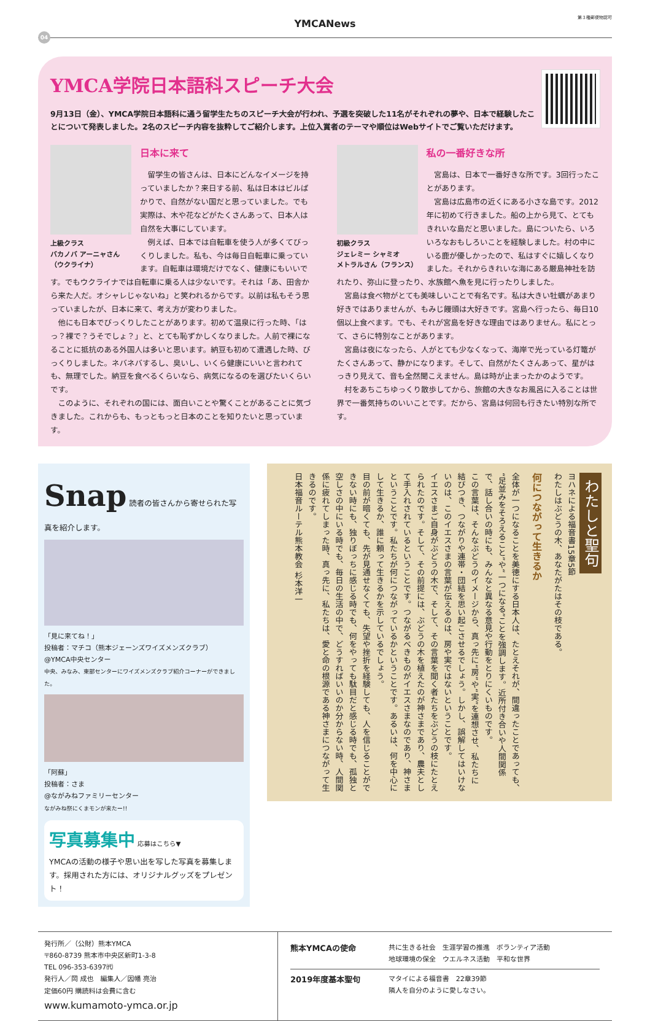第３種郵便物認可 YMCANews
04
YMCA学院日本語科スピーチ大会
9月13日（金）、YMCA学院日本語科に通う留学生たちのスピーチ大会が行われ、予選を突破した11名がそれぞれの夢や、日本で経験したことについて発表しました。2名のスピーチ内容を抜粋してご紹介します。上位入賞者のテーマや順位はWebサイトでご覧いただけます。
上級クラス
バカノバ アーニャさん
（ウクライナ）
日本に来て
留学生の皆さんは、日本にどんなイメージを持っていましたか？来日する前、私は日本はビルばかりで、自然がない国だと思っていました。でも実際は、木や花などがたくさんあって、日本人は自然を大事にしています。
例えば、日本では自転車を使う人が多くてびっくりしました。私も、今は毎日自転車に乗っています。自転車は環境だけでなく、健康にもいいです。でもウクライナでは自転車に乗る人は少ないです。それは「あ、田舎から来た人だ。オシャレじゃないね」と笑われるからです。以前は私もそう思っていましたが、日本に来て、考え方が変わりました。
他にも日本でびっくりしたことがあります。初めて温泉に行った時、「はっ？裸で？うそでしょ？」と、とても恥ずかしくなりました。人前で裸になることに抵抗のある外国人は多いと思います。納豆も初めて遭遇した時、びっくりしました。ネバネバするし、臭いし、いくら健康にいいと言われても、無理でした。納豆を食べるくらいなら、病気になるのを選びたいくらいです。
このように、それぞれの国には、面白いことや驚くことがあることに気づきました。これからも、もっともっと日本のことを知りたいと思っています。
初級クラス
ジェレミー シャミオ
メトラルさん（フランス）
私の一番好きな所
宮島は、日本で一番好きな所です。3回行ったことがあります。
宮島は広島市の近くにある小さな島です。2012年に初めて行きました。船の上から見て、とてもきれいな島だと思いました。島についたら、いろいろなおもしろいことを経験しました。村の中にいる鹿が優しかったので、私はすぐに嬉しくなりました。それからきれいな海にある厳島神社を訪れたり、弥山に登ったり、水族館へ魚を見に行ったりしました。
宮島は食べ物がとても美味しいことで有名です。私は大きい牡蠣があまり好きではありませんが、もみじ饅頭は大好きです。宮島へ行ったら、毎日10個以上食べます。でも、それが宮島を好きな理由ではありません。私にとって、さらに特別なことがあります。
宮島は夜になったら、人がとても少なくなって、海岸で光っている灯篭がたくさんあって、静かになります。そして、自然がたくさんあって、星がはっきり見えて、音も全然聞こえません。島は時が止まったかのようです。
村をあちこちゆっくり散歩してから、旅館の大きなお風呂に入ることは世界で一番気持ちのいいことです。だから、宮島は何回も行きたい特別な所です。
Snap 読者の皆さんから寄せられた写真を紹介します。
「見に来てね！」
投稿者：マチコ（熊本ジェーンズワイズメンズクラブ）
@YMCA中央センター
中央、みなみ、東部センターにワイズメンズクラブ紹介コーナーができました。
「阿蘇」
投稿者：さま
@ながみねファミリーセンター
ながみね祭にくまモンが来たー!!
写真募集中 応募はこちら▼
YMCAの活動の様子や思い出を写した写真を募集します。採用された方には、オリジナルグッズをプレゼント！
わたしと聖句
ヨハネによる福音書15章5節
わたしはぶどうの木、あなたがたはその枝である。
何につながって生きるか
全体が一つになることを美徳にする日本人は、たとえそれが、間違ったことであっても、“足並みをそろえること”や“一つになる”ことを強調します。近所付き合いや人間関係で、話し合いの時にも、みんなと異なる意見や行動をとりにくいものです。
この言葉は、そんなぶどうのイメージから、真っ先に“房”や“実”を連想させ、私たちに結びつき、つながりや連帯・団結を思い起こさせるでしょう。しかし、誤解してはいけないのは、このイエスさまの言葉が伝えるのは、房や実ではないということです。
イエスさまご自身がぶどうの木で、そして、その言葉を聞く者たちをぶどうの枝にたとえられたのです。そして、その前提には、ぶどうの木を植えたのが神さまであり、農夫として手入れされているということです。つながるべきものがイエスさまなのであり、神さまということです。私たちが何につながっているかということです。あるいは、何を中心にして生きるか、誰に頼って生きるかを示しているでしょう。
目の前が暗くても、先が見通せなくても、失望や挫折を経験しても、人を信じることができない時にも、独りぼっちに感じる時でも、何をやっても駄目だと感じる時でも、孤独と空しさの中にいる時でも、毎日の生活の中で、どうすればいいのか分からない時、人間関係に疲れてしまった時、真っ先に、私たちは、愛と命の根源である神さまにつながって生きるのです。
日本福音ルーテル熊本教会 杉本洋一
発行所／（公財）熊本YMCA
〒860-8739 熊本市中央区新町1-3-8
TEL 096-353-6397㈹
発行人／岡 成也　編集人／因幡 亮治
定価60円 購読料は会費に含む
www.kumamoto-ymca.or.jp
熊本YMCAの使命 共に生きる社会　生涯学習の推進　ボランティア活動
地球環境の保全　ウエルネス活動　平和な世界
2019年度基本聖句 マタイによる福音書　22章39節
隣人を自分のように愛しなさい。